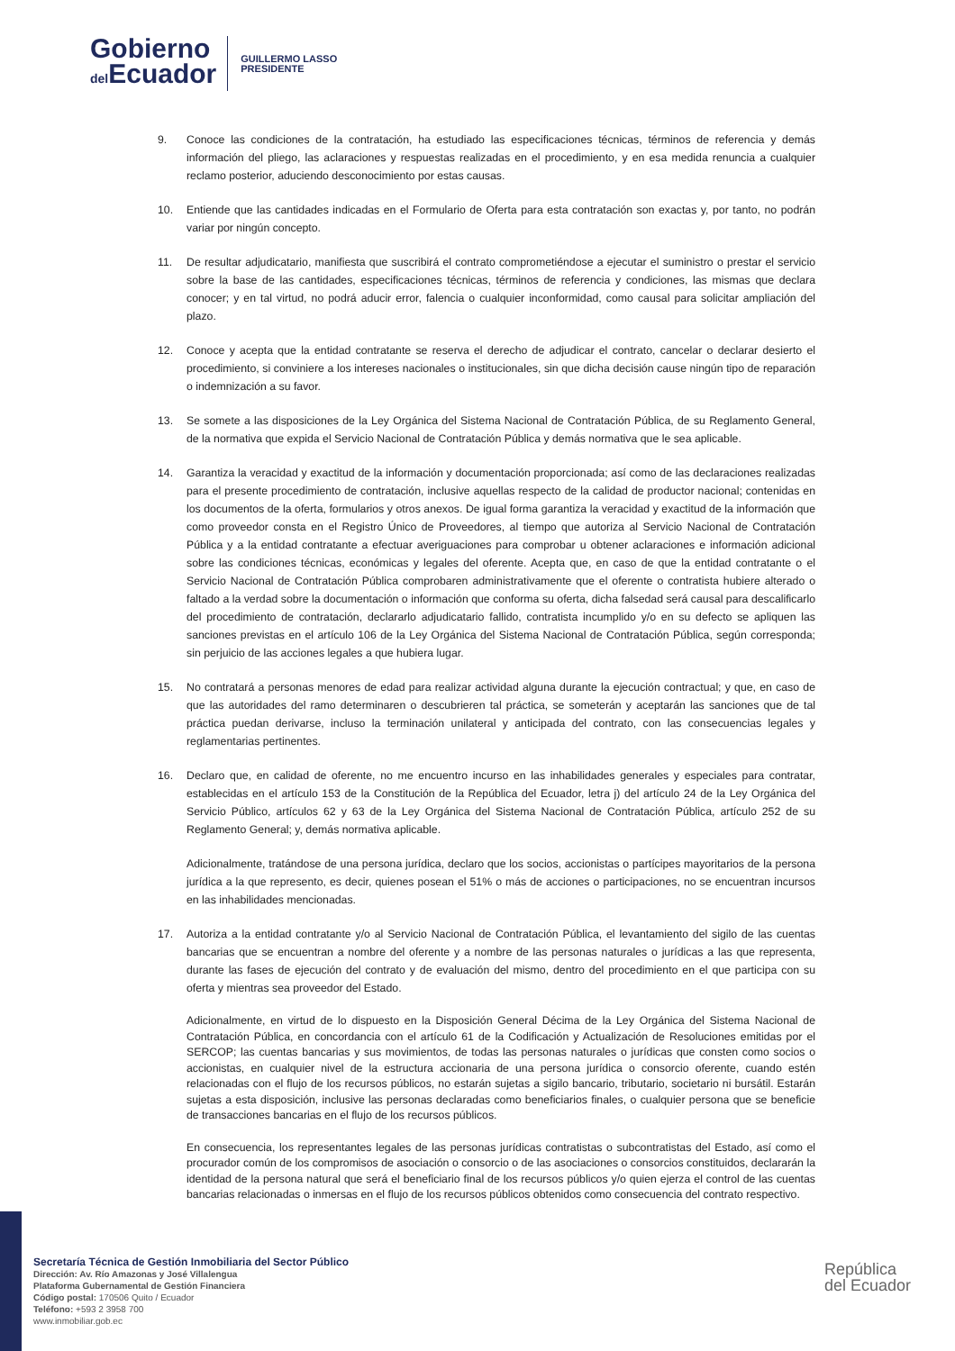Gobierno
del Ecuador
GUILLERMO LASSO
PRESIDENTE
9. Conoce las condiciones de la contratación, ha estudiado las especificaciones técnicas, términos de referencia y demás información del pliego, las aclaraciones y respuestas realizadas en el procedimiento, y en esa medida renuncia a cualquier reclamo posterior, aduciendo desconocimiento por estas causas.
10. Entiende que las cantidades indicadas en el Formulario de Oferta para esta contratación son exactas y, por tanto, no podrán variar por ningún concepto.
11. De resultar adjudicatario, manifiesta que suscribirá el contrato comprometiéndose a ejecutar el suministro o prestar el servicio sobre la base de las cantidades, especificaciones técnicas, términos de referencia y condiciones, las mismas que declara conocer; y en tal virtud, no podrá aducir error, falencia o cualquier inconformidad, como causal para solicitar ampliación del plazo.
12. Conoce y acepta que la entidad contratante se reserva el derecho de adjudicar el contrato, cancelar o declarar desierto el procedimiento, si conviniere a los intereses nacionales o institucionales, sin que dicha decisión cause ningún tipo de reparación o indemnización a su favor.
13. Se somete a las disposiciones de la Ley Orgánica del Sistema Nacional de Contratación Pública, de su Reglamento General, de la normativa que expida el Servicio Nacional de Contratación Pública y demás normativa que le sea aplicable.
14. Garantiza la veracidad y exactitud de la información y documentación proporcionada; así como de las declaraciones realizadas para el presente procedimiento de contratación, inclusive aquellas respecto de la calidad de productor nacional; contenidas en los documentos de la oferta, formularios y otros anexos. De igual forma garantiza la veracidad y exactitud de la información que como proveedor consta en el Registro Único de Proveedores, al tiempo que autoriza al Servicio Nacional de Contratación Pública y a la entidad contratante a efectuar averiguaciones para comprobar u obtener aclaraciones e información adicional sobre las condiciones técnicas, económicas y legales del oferente. Acepta que, en caso de que la entidad contratante o el Servicio Nacional de Contratación Pública comprobaren administrativamente que el oferente o contratista hubiere alterado o faltado a la verdad sobre la documentación o información que conforma su oferta, dicha falsedad será causal para descalificarlo del procedimiento de contratación, declararlo adjudicatario fallido, contratista incumplido y/o en su defecto se apliquen las sanciones previstas en el artículo 106 de la Ley Orgánica del Sistema Nacional de Contratación Pública, según corresponda; sin perjuicio de las acciones legales a que hubiera lugar.
15. No contratará a personas menores de edad para realizar actividad alguna durante la ejecución contractual; y que, en caso de que las autoridades del ramo determinaren o descubrieren tal práctica, se someterán y aceptarán las sanciones que de tal práctica puedan derivarse, incluso la terminación unilateral y anticipada del contrato, con las consecuencias legales y reglamentarias pertinentes.
16. Declaro que, en calidad de oferente, no me encuentro incurso en las inhabilidades generales y especiales para contratar, establecidas en el artículo 153 de la Constitución de la República del Ecuador, letra j) del artículo 24 de la Ley Orgánica del Servicio Público, artículos 62 y 63 de la Ley Orgánica del Sistema Nacional de Contratación Pública, artículo 252 de su Reglamento General; y, demás normativa aplicable.
Adicionalmente, tratándose de una persona jurídica, declaro que los socios, accionistas o partícipes mayoritarios de la persona jurídica a la que represento, es decir, quienes posean el 51% o más de acciones o participaciones, no se encuentran incursos en las inhabilidades mencionadas.
17. Autoriza a la entidad contratante y/o al Servicio Nacional de Contratación Pública, el levantamiento del sigilo de las cuentas bancarias que se encuentran a nombre del oferente y a nombre de las personas naturales o jurídicas a las que representa, durante las fases de ejecución del contrato y de evaluación del mismo, dentro del procedimiento en el que participa con su oferta y mientras sea proveedor del Estado.
Adicionalmente, en virtud de lo dispuesto en la Disposición General Décima de la Ley Orgánica del Sistema Nacional de Contratación Pública, en concordancia con el artículo 61 de la Codificación y Actualización de Resoluciones emitidas por el SERCOP; las cuentas bancarias y sus movimientos, de todas las personas naturales o jurídicas que consten como socios o accionistas, en cualquier nivel de la estructura accionaria de una persona jurídica o consorcio oferente, cuando estén relacionadas con el flujo de los recursos públicos, no estarán sujetas a sigilo bancario, tributario, societario ni bursátil. Estarán sujetas a esta disposición, inclusive las personas declaradas como beneficiarios finales, o cualquier persona que se beneficie de transacciones bancarias en el flujo de los recursos públicos.
En consecuencia, los representantes legales de las personas jurídicas contratistas o subcontratistas del Estado, así como el procurador común de los compromisos de asociación o consorcio o de las asociaciones o consorcios constituidos, declararán la identidad de la persona natural que será el beneficiario final de los recursos públicos y/o quien ejerza el control de las cuentas bancarias relacionadas o inmersas en el flujo de los recursos públicos obtenidos como consecuencia del contrato respectivo.
Secretaría Técnica de Gestión Inmobiliaria del Sector Público
Dirección: Av. Río Amazonas y José Villalengua
Plataforma Gubernamental de Gestión Financiera
Código postal: 170506 Quito / Ecuador
Teléfono: +593 2 3958 700
www.inmobiliar.gob.ec
República
del Ecuador